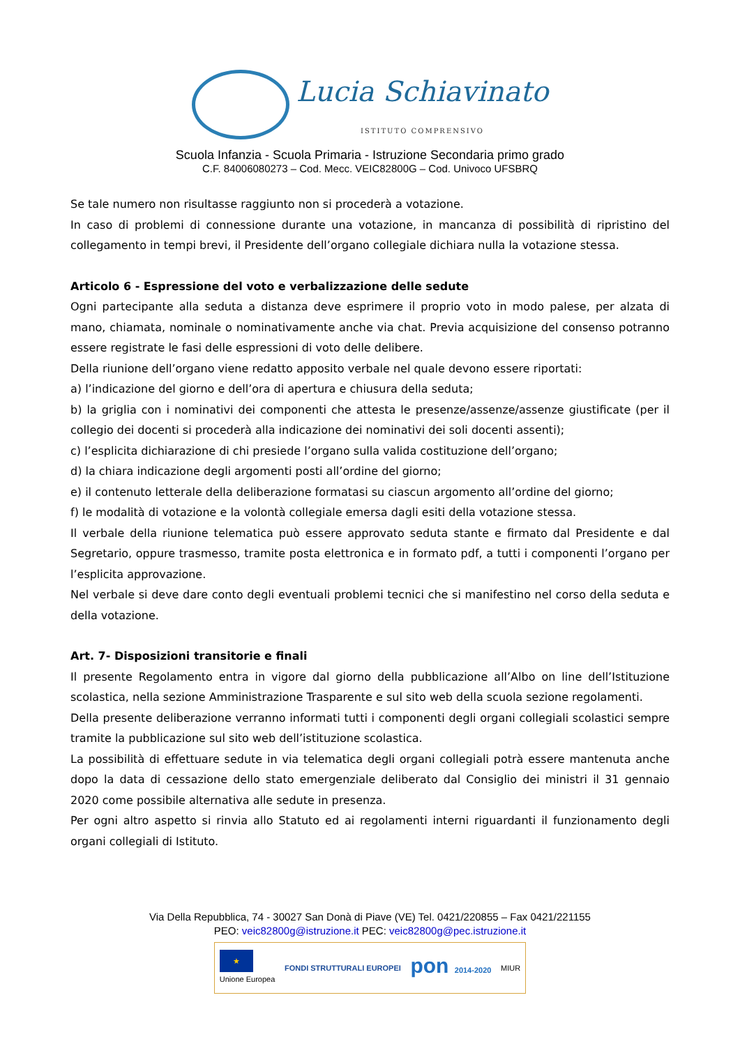Lucia Schiavinato
ISTITUTO COMPRENSIVO
Scuola Infanzia - Scuola Primaria - Istruzione Secondaria primo grado
C.F. 84006080273 – Cod. Mecc. VEIC82800G – Cod. Univoco UFSBRQ
Se tale numero non risultasse raggiunto non si procederà a votazione.
In caso di problemi di connessione durante una votazione, in mancanza di possibilità di ripristino del collegamento in tempi brevi, il Presidente dell’organo collegiale dichiara nulla la votazione stessa.
Articolo 6 - Espressione del voto e verbalizzazione delle sedute
Ogni partecipante alla seduta a distanza deve esprimere il proprio voto in modo palese, per alzata di mano, chiamata, nominale o nominativamente anche via chat. Previa acquisizione del consenso potranno essere registrate le fasi delle espressioni di voto delle delibere.
Della riunione dell’organo viene redatto apposito verbale nel quale devono essere riportati:
a) l’indicazione del giorno e dell’ora di apertura e chiusura della seduta;
b) la griglia con i nominativi dei componenti che attesta le presenze/assenze/assenze giustificate (per il collegio dei docenti si procederà alla indicazione dei nominativi dei soli docenti assenti);
c) l’esplicita dichiarazione di chi presiede l’organo sulla valida costituzione dell’organo;
d) la chiara indicazione degli argomenti posti all’ordine del giorno;
e) il contenuto letterale della deliberazione formatasi su ciascun argomento all’ordine del giorno;
f) le modalità di votazione e la volontà collegiale emersa dagli esiti della votazione stessa.
Il verbale della riunione telematica può essere approvato seduta stante e firmato dal Presidente e dal Segretario, oppure trasmesso, tramite posta elettronica e in formato pdf, a tutti i componenti l’organo per l’esplicita approvazione.
Nel verbale si deve dare conto degli eventuali problemi tecnici che si manifestino nel corso della seduta e della votazione.
Art. 7- Disposizioni transitorie e finali
Il presente Regolamento entra in vigore dal giorno della pubblicazione all’Albo on line dell’Istituzione scolastica, nella sezione Amministrazione Trasparente e sul sito web della scuola sezione regolamenti.
Della presente deliberazione verranno informati tutti i componenti degli organi collegiali scolastici sempre tramite la pubblicazione sul sito web dell’istituzione scolastica.
La possibilità di effettuare sedute in via telematica degli organi collegiali potrà essere mantenuta anche dopo la data di cessazione dello stato emergenziale deliberato dal Consiglio dei ministri il 31 gennaio 2020 come possibile alternativa alle sedute in presenza.
Per ogni altro aspetto si rinvia allo Statuto ed ai regolamenti interni riguardanti il funzionamento degli organi collegiali di Istituto.
Via Della Repubblica, 74 - 30027 San Donà di Piave (VE) Tel. 0421/220855 – Fax 0421/221155
PEO: veic82800g@istruzione.it PEC: veic82800g@pec.istruzione.it
★
Unione Europea
FONDI STRUTTURALI EUROPEI
pon 2014-2020 MIUR